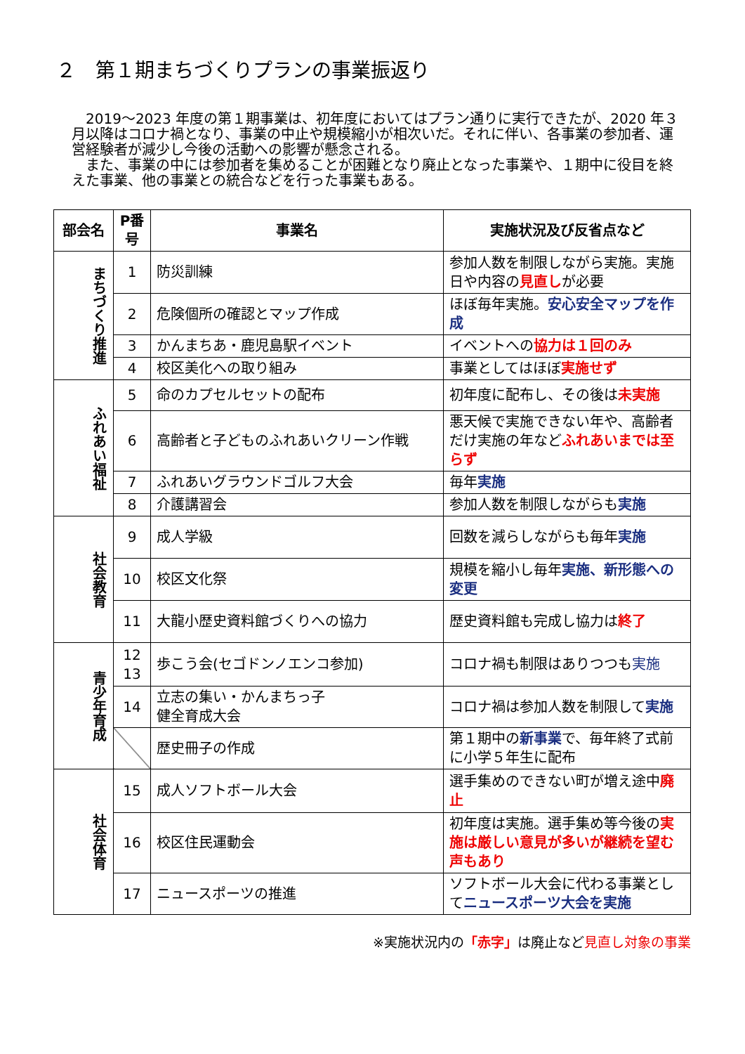２　第１期まちづくりプランの事業振返り
2019～2023 年度の第１期事業は、初年度においてはプラン通りに実行できたが、2020 年３月以降はコロナ禍となり、事業の中止や規模縮小が相次いだ。それに伴い、各事業の参加者、運営経験者が減少し今後の活動への影響が懸念される。
また、事業の中には参加者を集めることが困難となり廃止となった事業や、１期中に役目を終えた事業、他の事業との統合などを行った事業もある。
| 部会名 | P番号 | 事業名 | 実施状況及び反省点など |
| --- | --- | --- | --- |
| まちづくり推進 | 1 | 防災訓練 | 参加人数を制限しながら実施。実施日や内容の 見直し が必要 |
| | 2 | 危険個所の確認とマップ作成 | ほぼ毎年実施。 安心安全マップを作成 |
| | 3 | かんまちあ・鹿児島駅イベント | イベントへの 協力は１回のみ |
| | 4 | 校区美化への取り組み | 事業としてはほぼ 実施せず |
| ふれあい福祉 | 5 | 命のカプセルセットの配布 | 初年度に配布し、その後は 未実施 |
| | 6 | 高齢者と子どものふれあいクリーン作戦 | 悪天候で実施できない年や、高齢者だけ実施の年など ふれあいまでは至らず |
| | 7 | ふれあいグラウンドゴルフ大会 | 毎年 実施 |
| | 8 | 介護講習会 | 参加人数を制限しながらも 実施 |
| 社会教育 | 9 | 成人学級 | 回数を減らしながらも毎年 実施 |
| | 10 | 校区文化祭 | 規模を縮小し毎年 実施、新形態への変更 |
| | 11 | 大龍小歴史資料館づくりへの協力 | 歴史資料館も完成し協力は 終了 |
| 青少年育成 | 12 13 | 歩こう会(セゴドンノエンコ参加) | コロナ禍も制限はありつつも 実施 |
| | 14 | 立志の集い・かんまちっ子 健全育成大会 | コロナ禍は参加人数を制限して 実施 |
| | | 歴史冊子の作成 | 第１期中の 新事業 で、毎年終了式前に小学５年生に配布 |
| 社会体育 | 15 | 成人ソフトボール大会 | 選手集めのできない町が増え途中 廃止 |
| | 16 | 校区住民運動会 | 初年度は実施。選手集め等今後の 実施は厳しい意見が多いが継続を望む声もあり |
| | 17 | ニュースポーツの推進 | ソフトボール大会に代わる事業として ニュースポーツ大会を実施 |
※実施状況内の「赤字」は廃止など見直し対象の事業